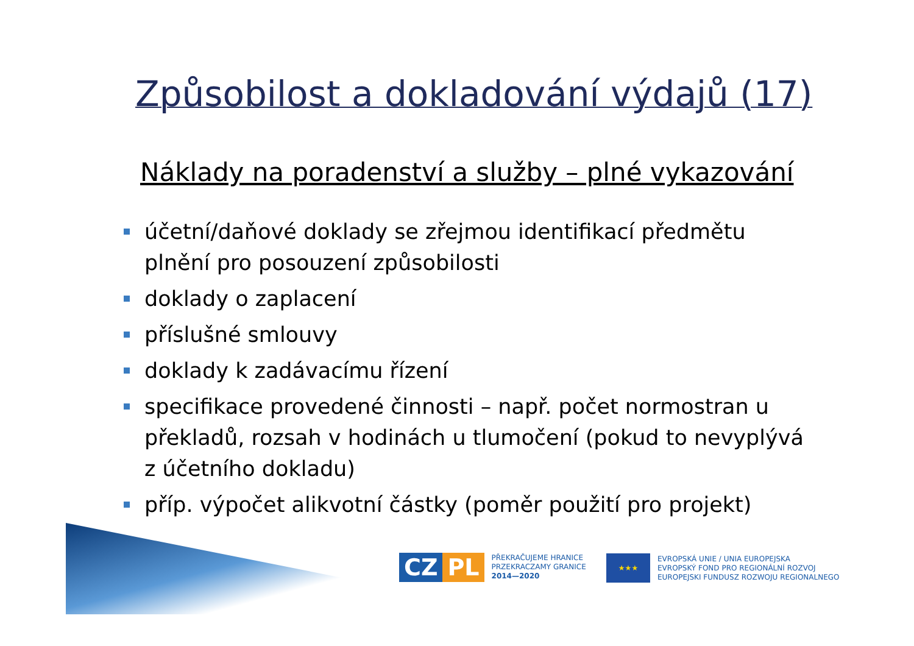Způsobilost a dokladování výdajů (17)
Náklady na poradenství a služby – plné vykazování
účetní/daňové doklady se zřejmou identifikací předmětu plnění pro posouzení způsobilosti
doklady o zaplacení
příslušné smlouvy
doklady k zadávacímu řízení
specifikace provedené činnosti – např. počet normostran u překladů, rozsah v hodinách u tlumočení (pokud to nevyplývá z účetního dokladu)
příp. výpočet alikvotní částky (poměr použití pro projekt)
CZ PL
PŘEKRAČUJEME HRANICE
PRZEKRACZAMY GRANICE
2014—2020
★★★
EVROPSKÁ UNIE / UNIA EUROPEJSKA
EVROPSKÝ FOND PRO REGIONÁLNÍ ROZVOJ
EUROPEJSKI FUNDUSZ ROZWOJU REGIONALNEGO